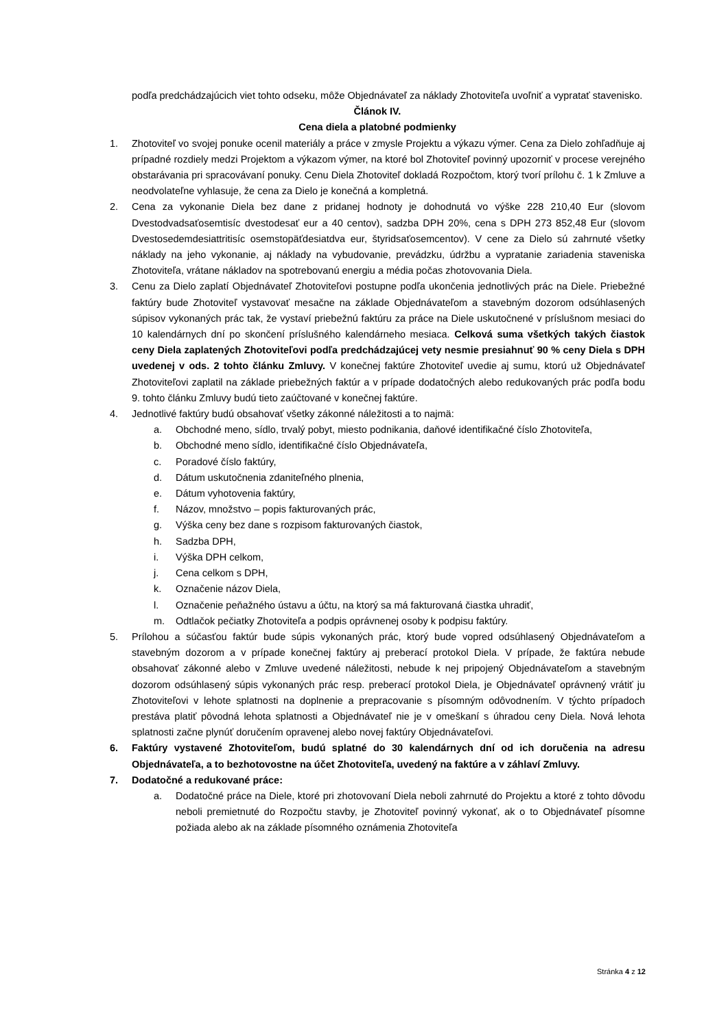podľa predchádzajúcich viet tohto odseku, môže Objednávateľ za náklady Zhotoviteľa uvoľniť a vypratať stavenisko.
Článok IV.
Cena diela a platobné podmienky
1. Zhotoviteľ vo svojej ponuke ocenil materiály a práce v zmysle Projektu a výkazu výmer. Cena za Dielo zohľadňuje aj prípadné rozdiely medzi Projektom a výkazom výmer, na ktoré bol Zhotoviteľ povinný upozorniť v procese verejného obstarávania pri spracovávaní ponuky. Cenu Diela Zhotoviteľ dokladá Rozpočtom, ktorý tvorí prílohu č. 1 k Zmluve a neodvolateľne vyhlasuje, že cena za Dielo je konečná a kompletná.
2. Cena za vykonanie Diela bez dane z pridanej hodnoty je dohodnutá vo výške 228 210,40 Eur (slovom Dvestodvadsaťosemtisíc dvestodesať eur a 40 centov), sadzba DPH 20%, cena s DPH 273 852,48 Eur (slovom Dvestosedemdesiattritisíc osemstopäťdesiatdva eur, štyridsaťosemcentov). V cene za Dielo sú zahrnuté všetky náklady na jeho vykonanie, aj náklady na vybudovanie, prevádzku, údržbu a vypratanie zariadenia staveniska Zhotoviteľa, vrátane nákladov na spotrebovanú energiu a média počas zhotovovania Diela.
3. Cenu za Dielo zaplatí Objednávateľ Zhotoviteľovi postupne podľa ukončenia jednotlivých prác na Diele. Priebežné faktúry bude Zhotoviteľ vystavovať mesačne na základe Objednávateľom a stavebným dozorom odsúhlasených súpisov vykonaných prác tak, že vystaví priebežnú faktúru za práce na Diele uskutočnené v príslušnom mesiaci do 10 kalendárnych dní po skončení príslušného kalendárneho mesiaca. Celková suma všetkých takých čiastok ceny Diela zaplatených Zhotoviteľovi podľa predchádzajúcej vety nesmie presiahnuť 90 % ceny Diela s DPH uvedenej v ods. 2 tohto článku Zmluvy. V konečnej faktúre Zhotoviteľ uvedie aj sumu, ktorú už Objednávateľ Zhotoviteľovi zaplatil na základe priebežných faktúr a v prípade dodatočných alebo redukovaných prác podľa bodu 9. tohto článku Zmluvy budú tieto zaúčtované v konečnej faktúre.
4. Jednotlivé faktúry budú obsahovať všetky zákonné náležitosti a to najmä:
a. Obchodné meno, sídlo, trvalý pobyt, miesto podnikania, daňové identifikačné číslo Zhotoviteľa,
b. Obchodné meno sídlo, identifikačné číslo Objednávateľa,
c. Poradové číslo faktúry,
d. Dátum uskutočnenia zdaniteľného plnenia,
e. Dátum vyhotovenia faktúry,
f. Názov, množstvo – popis fakturovaných prác,
g. Výška ceny bez dane s rozpisom fakturovaných čiastok,
h. Sadzba DPH,
i. Výška DPH celkom,
j. Cena celkom s DPH,
k. Označenie názov Diela,
l. Označenie peňažného ústavu a účtu, na ktorý sa má fakturovaná čiastka uhradiť,
m. Odtlačok pečiatky Zhotoviteľa a podpis oprávnenej osoby k podpisu faktúry.
5. Prílohou a súčasťou faktúr bude súpis vykonaných prác, ktorý bude vopred odsúhlasený Objednávateľom a stavebným dozorom a v prípade konečnej faktúry aj preberací protokol Diela. V prípade, že faktúra nebude obsahovať zákonné alebo v Zmluve uvedené náležitosti, nebude k nej pripojený Objednávateľom a stavebným dozorom odsúhlasený súpis vykonaných prác resp. preberací protokol Diela, je Objednávateľ oprávnený vrátiť ju Zhotoviteľovi v lehote splatnosti na doplnenie a prepracovanie s písomným odôvodnením. V týchto prípadoch prestáva platiť pôvodná lehota splatnosti a Objednávateľ nie je v omeškaní s úhradou ceny Diela. Nová lehota splatnosti začne plynúť doručením opravenej alebo novej faktúry Objednávateľovi.
6. Faktúry vystavené Zhotoviteľom, budú splatné do 30 kalendárnych dní od ich doručenia na adresu Objednávateľa, a to bezhotovostne na účet Zhotoviteľa, uvedený na faktúre a v záhlaví Zmluvy.
7. Dodatočné a redukované práce:
a. Dodatočné práce na Diele, ktoré pri zhotovovaní Diela neboli zahrnuté do Projektu a ktoré z tohto dôvodu neboli premietnuté do Rozpočtu stavby, je Zhotoviteľ povinný vykonať, ak o to Objednávateľ písomne požiada alebo ak na základe písomného oznámenia Zhotoviteľa
Stránka 4 z 12